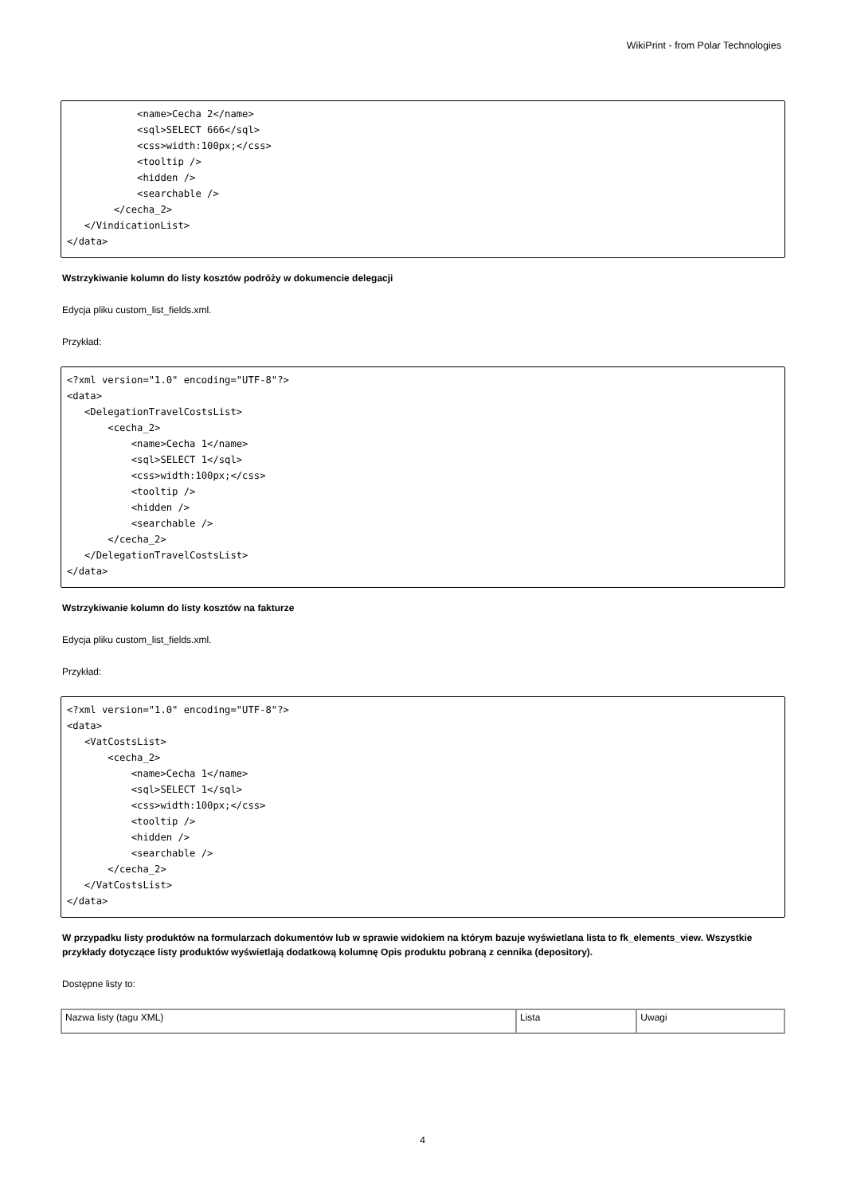WikiPrint - from Polar Technologies
            <name>Cecha 2</name>
            <sql>SELECT 666</sql>
            <css>width:100px;</css>
            <tooltip />
            <hidden />
            <searchable />
        </cecha_2>
   </VindicationList>
</data>
Wstrzykiwanie kolumn do listy kosztów podróży w dokumencie delegacji
Edycja pliku custom_list_fields.xml.
Przykład:
<?xml version="1.0" encoding="UTF-8"?>
<data>
   <DelegationTravelCostsList>
       <cecha_2>
           <name>Cecha 1</name>
           <sql>SELECT 1</sql>
           <css>width:100px;</css>
           <tooltip />
           <hidden />
           <searchable />
       </cecha_2>
   </DelegationTravelCostsList>
</data>
Wstrzykiwanie kolumn do listy kosztów na fakturze
Edycja pliku custom_list_fields.xml.
Przykład:
<?xml version="1.0" encoding="UTF-8"?>
<data>
   <VatCostsList>
       <cecha_2>
           <name>Cecha 1</name>
           <sql>SELECT 1</sql>
           <css>width:100px;</css>
           <tooltip />
           <hidden />
           <searchable />
       </cecha_2>
   </VatCostsList>
</data>
W przypadku listy produktów na formularzach dokumentów lub w sprawie widokiem na którym bazuje wyświetlana lista to fk_elements_view. Wszystkie przykłady dotyczące listy produktów wyświetlają dodatkową kolumnę Opis produktu pobraną z cennika (depository).
Dostępne listy to:
| Nazwa listy (tagu XML) | Lista | Uwagi |
4